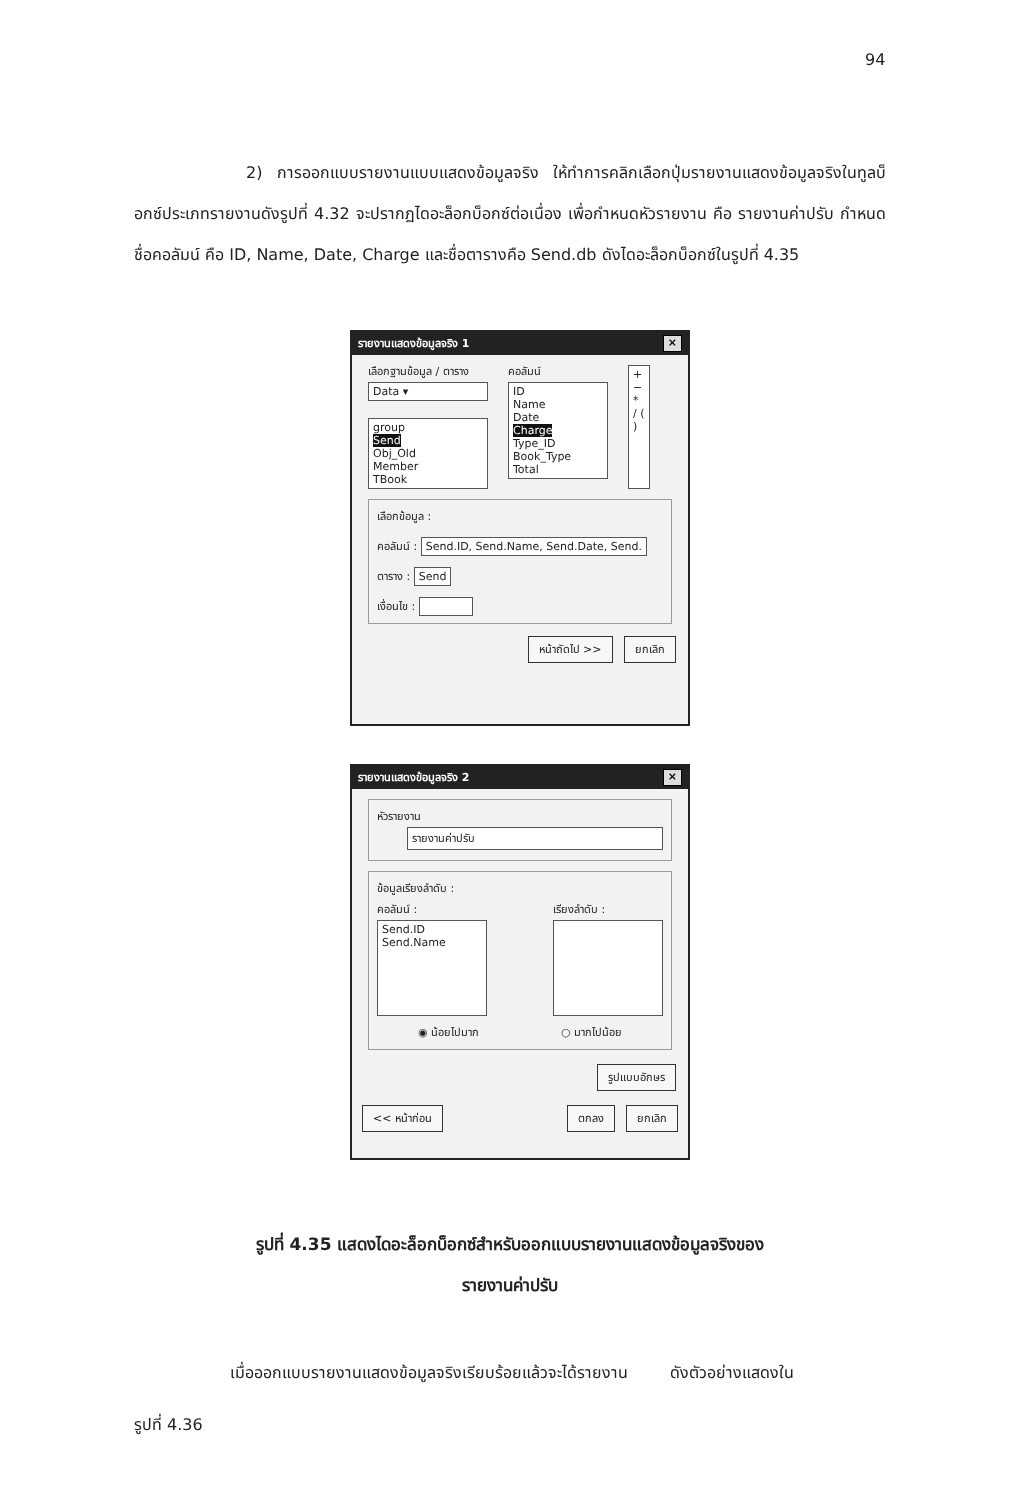94
       2) การออกแบบรายงานแบบแสดงข้อมูลจริง ให้ทำการคลิกเลือกปุ่มรายงานแสดงข้อมูลจริงในทูลบ็อกซ์ประเภทรายงานดังรูปที่ 4.32 จะปรากฏไดอะล็อกบ็อกซ์ต่อเนื่อง เพื่อกำหนดหัวรายงาน คือ รายงานค่าปรับ กำหนดชื่อคอลัมน์ คือ ID, Name, Date, Charge และชื่อตารางคือ Send.db ดังไดอะล็อกบ็อกซ์ในรูปที่ 4.35
รายงานแสดงข้อมูลจริง 1 ×
เลือกฐานข้อมูล / ตาราง
Data ▾
group
Send
Obj_Old
Member
TBook
คอลัมน์
ID
Name
Date
Charge
Type_ID
Book_Type
Total
+ − * / ( )
เลือกข้อมูล :
คอลัมน์ : Send.ID, Send.Name, Send.Date, Send.
ตาราง : Send
เงื่อนไข :     
หน้าถัดไป >> ยกเลิก
รายงานแสดงข้อมูลจริง 2 ×
หัวรายงาน
รายงานค่าปรับ
ข้อมูลเรียงลำดับ :
คอลัมน์ :
Send.ID
Send.Name
เรียงลำดับ :
◉ น้อยไปมาก ○ มากไปน้อย
รูปแบบอักษร
<< หน้าก่อน ตกลง ยกเลิก
รูปที่ 4.35 แสดงไดอะล็อกบ็อกซ์สำหรับออกแบบรายงานแสดงข้อมูลจริงของ
รายงานค่าปรับ
      เมื่อออกแบบรายงานแสดงข้อมูลจริงเรียบร้อยแล้วจะได้รายงาน    ดังตัวอย่างแสดงใน
รูปที่ 4.36